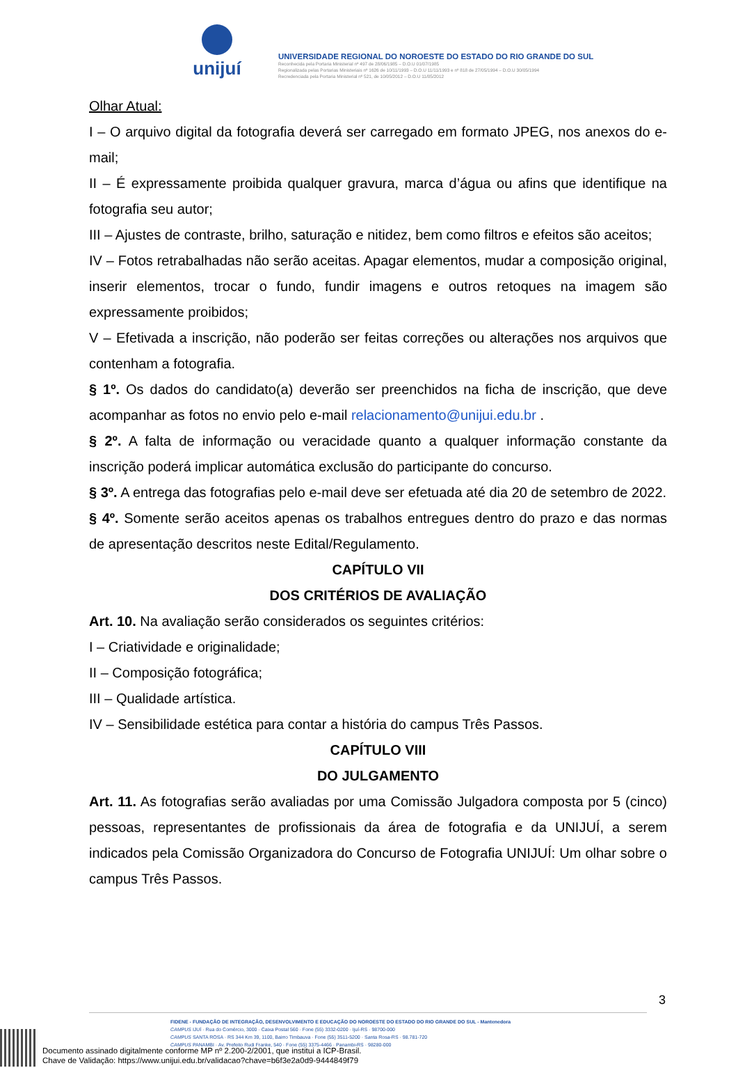unijuí
UNIVERSIDADE REGIONAL DO NOROESTE DO ESTADO DO RIO GRANDE DO SUL
Reconhecida pela Portaria Ministerial nº 497 de 28/06/1985 – D.O.U 01/07/1985
Regionalizada pelas Portarias Ministeriais nº 1626 de 10/11/1993 – D.O.U 11/11/1993 e nº 818 de 27/05/1994 – D.O.U 30/05/1994
Recredenciada pela Portaria Ministerial nº 521, de 10/05/2012 – D.O.U 11/05/2012
Olhar Atual:
I – O arquivo digital da fotografia deverá ser carregado em formato JPEG, nos anexos do e-mail;
II – É expressamente proibida qualquer gravura, marca d’água ou afins que identifique na fotografia seu autor;
III – Ajustes de contraste, brilho, saturação e nitidez, bem como filtros e efeitos são aceitos;
IV – Fotos retrabalhadas não serão aceitas. Apagar elementos, mudar a composição original, inserir elementos, trocar o fundo, fundir imagens e outros retoques na imagem são expressamente proibidos;
V – Efetivada a inscrição, não poderão ser feitas correções ou alterações nos arquivos que contenham a fotografia.
§ 1º. Os dados do candidato(a) deverão ser preenchidos na ficha de inscrição, que deve acompanhar as fotos no envio pelo e-mail relacionamento@unijui.edu.br .
§ 2º. A falta de informação ou veracidade quanto a qualquer informação constante da inscrição poderá implicar automática exclusão do participante do concurso.
§ 3º. A entrega das fotografias pelo e-mail deve ser efetuada até dia 20 de setembro de 2022.
§ 4º. Somente serão aceitos apenas os trabalhos entregues dentro do prazo e das normas de apresentação descritos neste Edital/Regulamento.
CAPÍTULO VII
DOS CRITÉRIOS DE AVALIAÇÃO
Art. 10. Na avaliação serão considerados os seguintes critérios:
I – Criatividade e originalidade;
II – Composição fotográfica;
III – Qualidade artística.
IV – Sensibilidade estética para contar a história do campus Três Passos.
CAPÍTULO VIII
DO JULGAMENTO
Art. 11. As fotografias serão avaliadas por uma Comissão Julgadora composta por 5 (cinco) pessoas, representantes de profissionais da área de fotografia e da UNIJUÍ, a serem indicados pela Comissão Organizadora do Concurso de Fotografia UNIJUÍ: Um olhar sobre o campus Três Passos.
3
FIDENE - FUNDAÇÃO DE INTEGRAÇÃO, DESENVOLVIMENTO E EDUCAÇÃO DO NOROESTE DO ESTADO DO RIO GRANDE DO SUL - Mantenedora
CAMPUS IJUÍ · Rua do Comércio, 3000 · Caixa Postal 560 · Fone (55) 3332-0200 · Ijuí-RS · 98700-000
CAMPUS SANTA ROSA · RS 344 Km 39, 1100, Bairro Timbauva · Fone (55) 3511-5200 · Santa Rosa-RS · 98.781-720
CAMPUS PANAMBI · Av. Prefeito Rudi Franke, 540 · Fone (55) 3375-4466 · Panambi-RS · 98280-000
Documento assinado digitalmente conforme MP nº 2.200-2/2001, que institui a ICP-Brasil.
Chave de Validação: https://www.unijui.edu.br/validacao?chave=b6f3e2a0d9-9444849f79